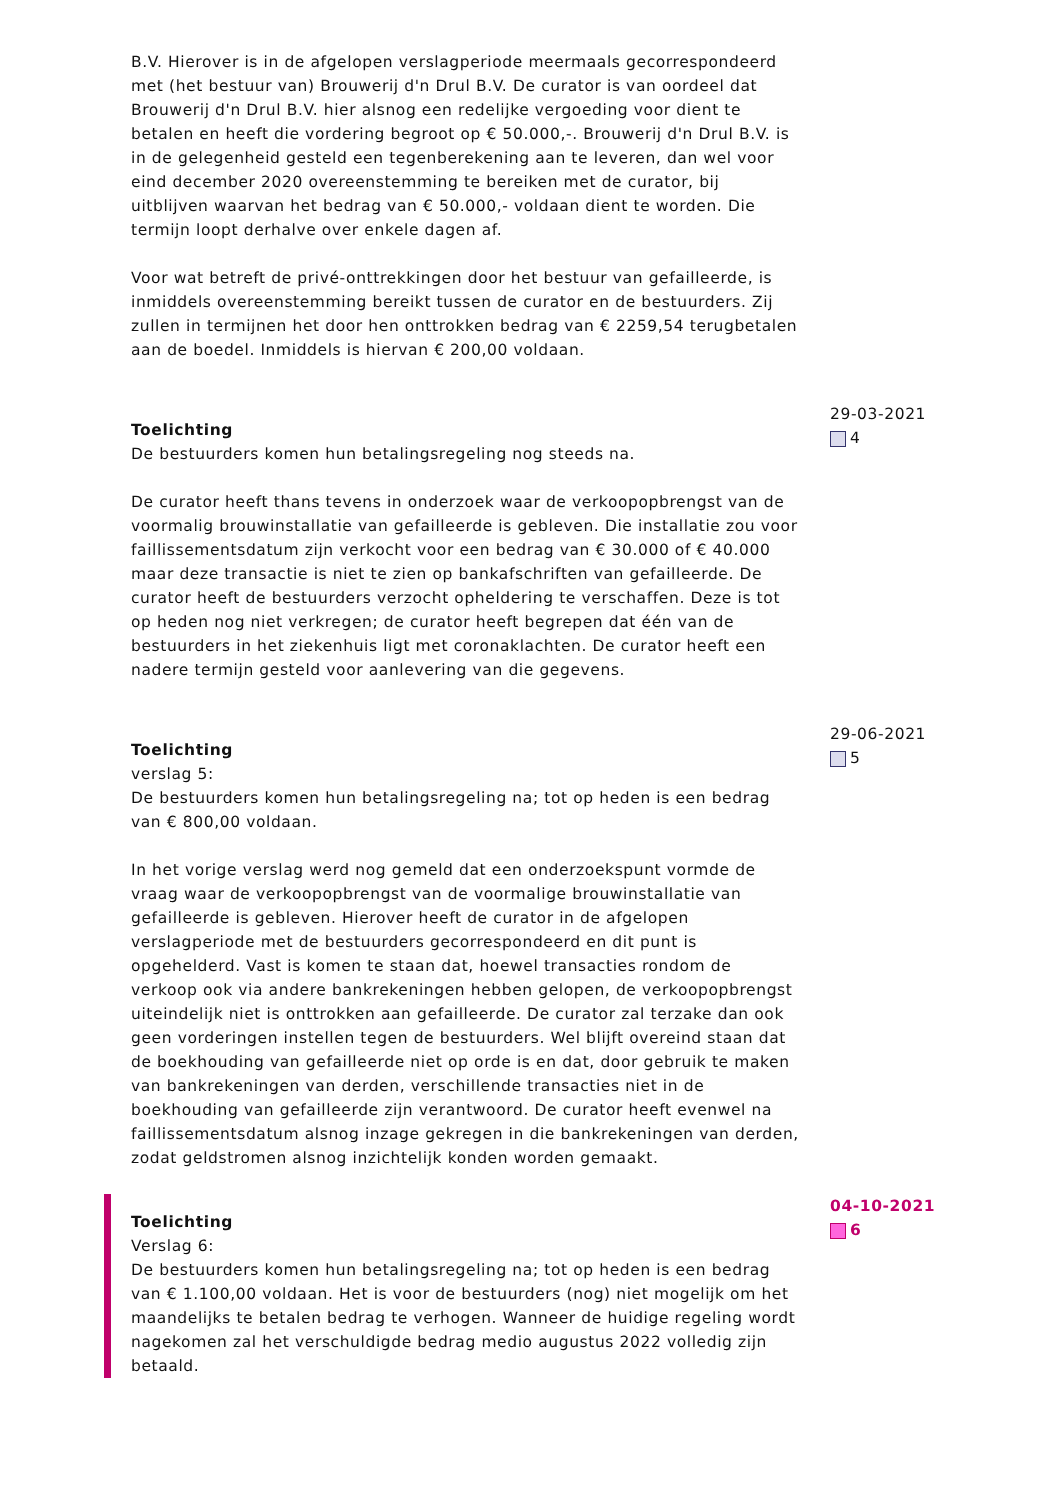B.V. Hierover is in de afgelopen verslagperiode meermaals gecorrespondeerd met (het bestuur van) Brouwerij d'n Drul B.V. De curator is van oordeel dat Brouwerij d'n Drul B.V. hier alsnog een redelijke vergoeding voor dient te betalen en heeft die vordering begroot op € 50.000,-. Brouwerij d'n Drul B.V. is in de gelegenheid gesteld een tegenberekening aan te leveren, dan wel voor eind december 2020 overeenstemming te bereiken met de curator, bij uitblijven waarvan het bedrag van € 50.000,- voldaan dient te worden. Die termijn loopt derhalve over enkele dagen af.
Voor wat betreft de privé-onttrekkingen door het bestuur van gefailleerde, is inmiddels overeenstemming bereikt tussen de curator en de bestuurders. Zij zullen in termijnen het door hen onttrokken bedrag van € 2259,54 terugbetalen aan de boedel. Inmiddels is hiervan € 200,00 voldaan.
Toelichting
De bestuurders komen hun betalingsregeling nog steeds na.
De curator heeft thans tevens in onderzoek waar de verkoopopbrengst van de voormalig brouwinstallatie van gefailleerde is gebleven. Die installatie zou voor faillissementsdatum zijn verkocht voor een bedrag van € 30.000 of € 40.000 maar deze transactie is niet te zien op bankafschriften van gefailleerde. De curator heeft de bestuurders verzocht opheldering te verschaffen. Deze is tot op heden nog niet verkregen; de curator heeft begrepen dat één van de bestuurders in het ziekenhuis ligt met coronaklachten. De curator heeft een nadere termijn gesteld voor aanlevering van die gegevens.
29-03-2021
4
Toelichting
verslag 5:
De bestuurders komen hun betalingsregeling na; tot op heden is een bedrag van € 800,00 voldaan.
In het vorige verslag werd nog gemeld dat een onderzoekspunt vormde de vraag waar de verkoopopbrengst van de voormalige brouwinstallatie van gefailleerde is gebleven. Hierover heeft de curator in de afgelopen verslagperiode met de bestuurders gecorrespondeerd en dit punt is opgehelderd. Vast is komen te staan dat, hoewel transacties rondom de verkoop ook via andere bankrekeningen hebben gelopen, de verkoopopbrengst uiteindelijk niet is onttrokken aan gefailleerde. De curator zal terzake dan ook geen vorderingen instellen tegen de bestuurders. Wel blijft overeind staan dat de boekhouding van gefailleerde niet op orde is en dat, door gebruik te maken van bankrekeningen van derden, verschillende transacties niet in de boekhouding van gefailleerde zijn verantwoord. De curator heeft evenwel na faillissementsdatum alsnog inzage gekregen in die bankrekeningen van derden, zodat geldstromen alsnog inzichtelijk konden worden gemaakt.
29-06-2021
5
Toelichting
Verslag 6:
De bestuurders komen hun betalingsregeling na; tot op heden is een bedrag van € 1.100,00 voldaan. Het is voor de bestuurders (nog) niet mogelijk om het maandelijks te betalen bedrag te verhogen. Wanneer de huidige regeling wordt nagekomen zal het verschuldigde bedrag medio augustus 2022 volledig zijn betaald.
04-10-2021
6